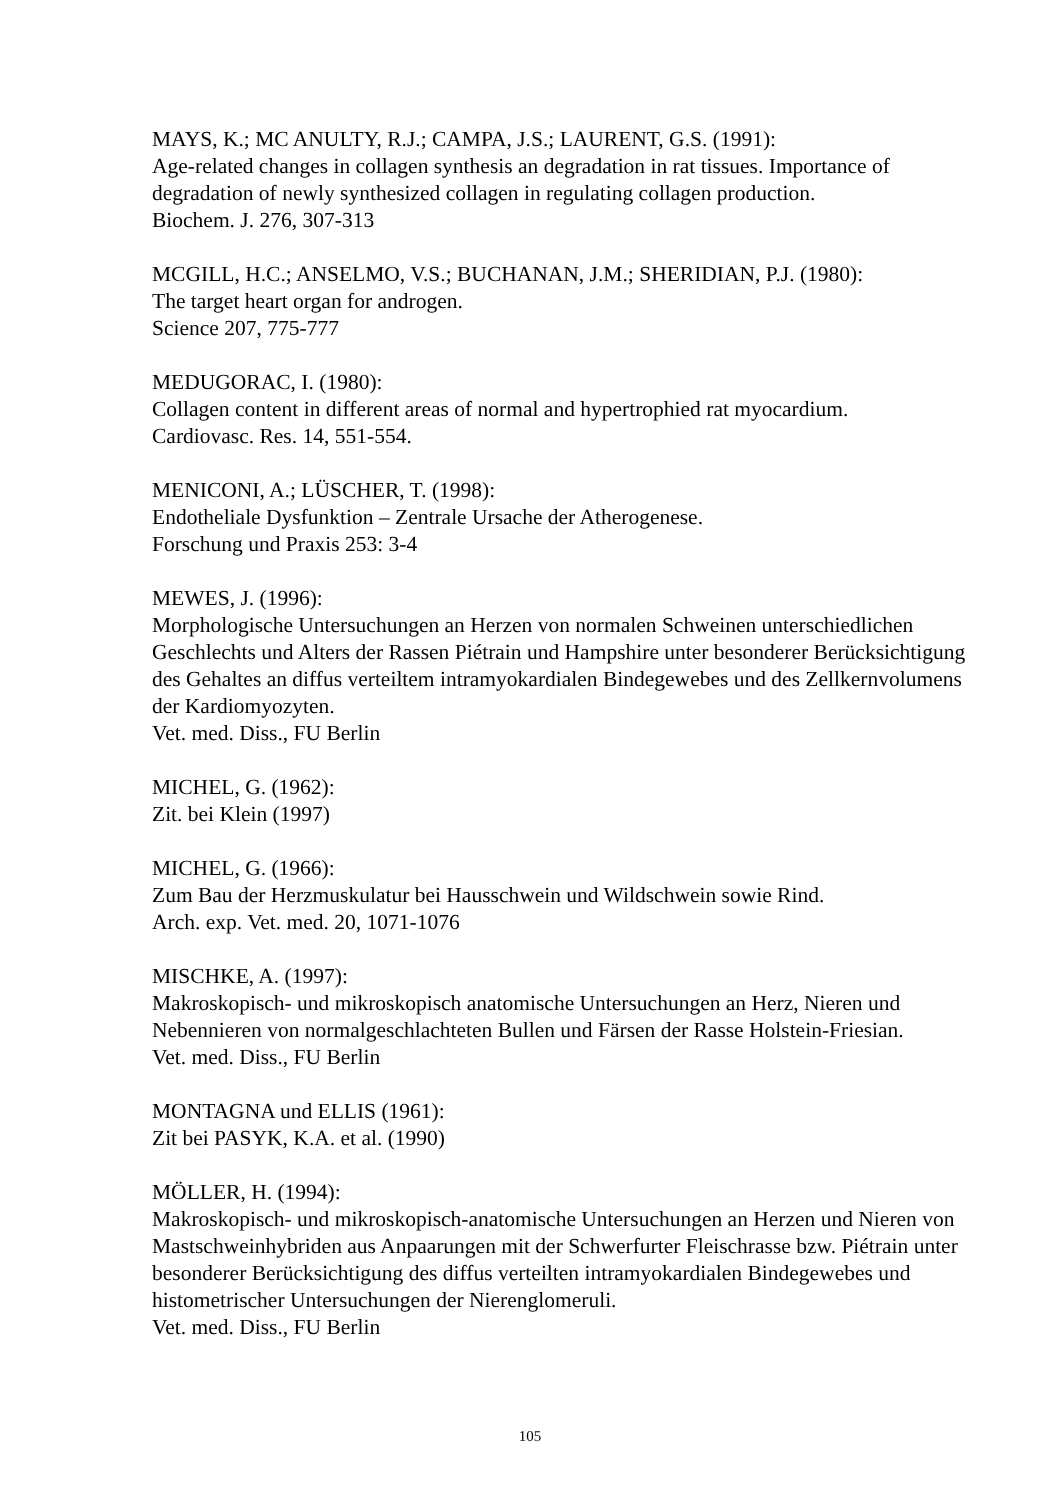MAYS, K.; MC ANULTY, R.J.; CAMPA, J.S.; LAURENT, G.S. (1991):
Age-related changes in collagen synthesis an degradation in rat tissues. Importance of degradation of newly synthesized collagen in regulating collagen production.
Biochem. J. 276, 307-313
MCGILL, H.C.; ANSELMO, V.S.; BUCHANAN, J.M.; SHERIDIAN, P.J. (1980):
The target heart organ for androgen.
Science 207, 775-777
MEDUGORAC, I. (1980):
Collagen content in different areas of normal and hypertrophied rat myocardium.
Cardiovasc. Res. 14, 551-554.
MENICONI, A.; LÜSCHER, T. (1998):
Endotheliale Dysfunktion – Zentrale Ursache der Atherogenese.
Forschung und Praxis 253: 3-4
MEWES, J. (1996):
Morphologische Untersuchungen an Herzen von normalen Schweinen unterschiedlichen Geschlechts und Alters der Rassen Piétrain und Hampshire unter besonderer Berücksichtigung des Gehaltes an diffus verteiltem intramyokardialen Bindegewebes und des Zellkernvolumens der Kardiomyozyten.
Vet. med. Diss., FU Berlin
MICHEL, G. (1962):
Zit. bei Klein (1997)
MICHEL, G. (1966):
Zum Bau der Herzmuskulatur bei Hausschwein und Wildschwein sowie Rind.
Arch. exp. Vet. med. 20, 1071-1076
MISCHKE, A. (1997):
Makroskopisch- und mikroskopisch anatomische Untersuchungen an Herz, Nieren und Nebennieren von normalgeschlachteten Bullen und Färsen der Rasse Holstein-Friesian.
Vet. med. Diss., FU Berlin
MONTAGNA und ELLIS (1961):
Zit bei PASYK, K.A. et al. (1990)
MÖLLER, H. (1994):
Makroskopisch- und mikroskopisch-anatomische Untersuchungen an Herzen und Nieren von Mastschweinhybriden aus Anpaarungen mit der Schwerfurter Fleischrasse bzw. Piétrain unter besonderer Berücksichtigung des diffus verteilten intramyokardialen Bindegewebes und histometrischer Untersuchungen der Nierenglomeruli.
Vet. med. Diss., FU Berlin
105